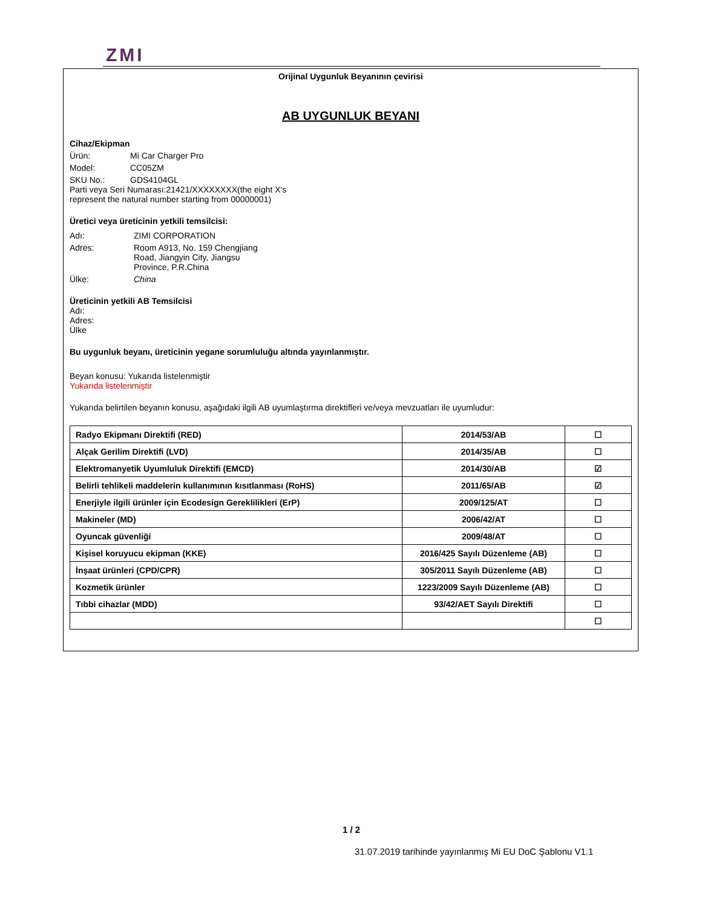ZMI
Orijinal Uygunluk Beyanının çevirisi
AB UYGUNLUK BEYANI
Cihaz/Ekipman
Ürün: Mi Car Charger Pro
Model: CC05ZM
SKU No.: GDS4104GL
Parti veya Seri Numarası:21421/XXXXXXXX(the eight X's represent the natural number starting from 00000001)
Üretici veya üreticinin yetkili temsilcisi:
Adı: ZIMI CORPORATION
Adres: Room A913, No. 159 Chengjiang Road, Jiangyin City, Jiangsu Province, P.R.China
Ülke: China
Üreticinin yetkili AB Temsilcisi
Adı:
Adres:
Ülke
Bu uygunluk beyanı, üreticinin yegane sorumluluğu altında yayınlanmıştır.
Beyan konusu: Yukarıda listelenmiştir
Yukarıda listelenmiştir
Yukarıda belirtilen beyanın konusu, aşağıdaki ilgili AB uyumlaştırma direktifleri ve/veya mevzuatları ile uyumludur:
| Radyo Ekipmanı Direktifi (RED) | 2014/53/AB | ☐ |
| Alçak Gerilim Direktifi (LVD) | 2014/35/AB | ☐ |
| Elektromanyetik Uyumluluk Direktifi (EMCD) | 2014/30/AB | ☑ |
| Belirli tehlikeli maddelerin kullanımının kısıtlanması (RoHS) | 2011/65/AB | ☑ |
| Enerjiyle ilgili ürünler için Ecodesign Gereklilikleri (ErP) | 2009/125/AT | ☐ |
| Makineler (MD) | 2006/42/AT | ☐ |
| Oyuncak güvenliği | 2009/48/AT | ☐ |
| Kişisel koruyucu ekipman (KKE) | 2016/425 Sayılı Düzenleme (AB) | ☐ |
| İnşaat ürünleri (CPD/CPR) | 305/2011 Sayılı Düzenleme (AB) | ☐ |
| Kozmetik ürünler | 1223/2009 Sayılı Düzenleme (AB) | ☐ |
| Tıbbi cihazlar (MDD) | 93/42/AET Sayılı Direktifi | ☐ |
| | | ☐ |
1 / 2
31.07.2019 tarihinde yayınlanmış Mi EU DoC Şablonu V1.1